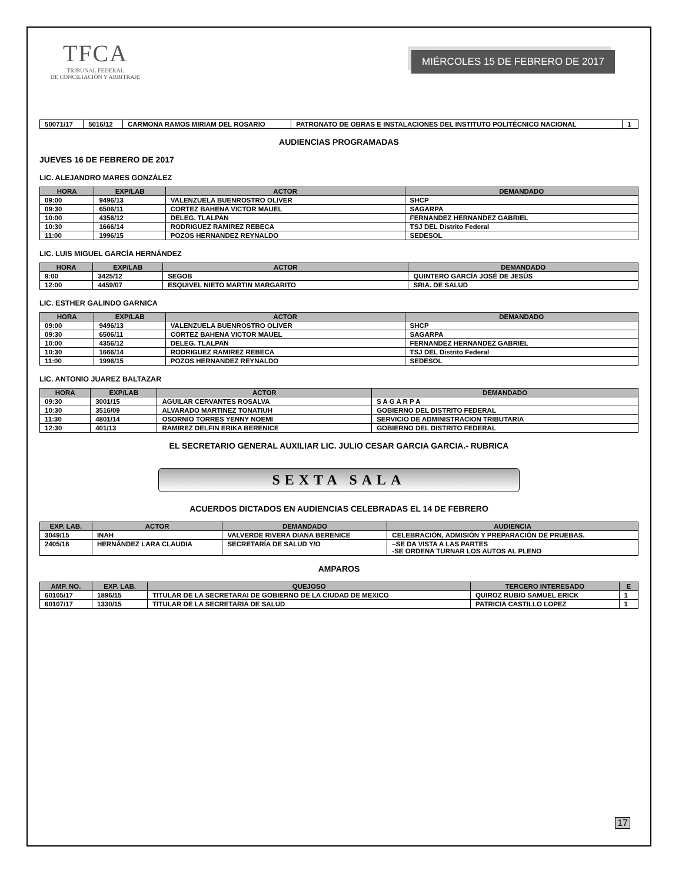TFCA
TRIBUNAL FEDERAL
DE CONCILIACIÓN Y ARBITRAJE
MIÉRCOLES 15 DE FEBRERO DE 2017
| 50071/17 | 5016/12 | CARMONA RAMOS MIRIAM DEL ROSARIO | PATRONATO DE OBRAS E INSTALACIONES DEL INSTITUTO POLITÉCNICO NACIONAL | 1 |
AUDIENCIAS PROGRAMADAS
JUEVES 16 DE FEBRERO DE 2017
LIC. ALEJANDRO MARES GONZÁLEZ
| HORA | EXP/LAB | ACTOR | DEMANDADO |
| --- | --- | --- | --- |
| 09:00 | 9496/13 | VALENZUELA BUENROSTRO OLIVER | SHCP |
| 09:30 | 6506/11 | CORTEZ BAHENA VICTOR MAUEL | SAGARPA |
| 10:00 | 4356/12 | DELEG. TLALPAN | FERNANDEZ HERNANDEZ GABRIEL |
| 10:30 | 1666/14 | RODRIGUEZ RAMIREZ REBECA | TSJ DEL Distrito Federal |
| 11:00 | 1996/15 | POZOS HERNANDEZ REYNALDO | SEDESOL |
LIC. LUIS MIGUEL GARCÍA HERNÁNDEZ
| HORA | EXP/LAB | ACTOR | DEMANDADO |
| --- | --- | --- | --- |
| 9:00 | 3425/12 | SEGOB | QUINTERO GARCÍA JOSÉ DE JESÚS |
| 12:00 | 4459/07 | ESQUIVEL NIETO MARTIN MARGARITO | SRIA. DE SALUD |
LIC. ESTHER GALINDO GARNICA
| HORA | EXP/LAB | ACTOR | DEMANDADO |
| --- | --- | --- | --- |
| 09:00 | 9496/13 | VALENZUELA BUENROSTRO OLIVER | SHCP |
| 09:30 | 6506/11 | CORTEZ BAHENA VICTOR MAUEL | SAGARPA |
| 10:00 | 4356/12 | DELEG. TLALPAN | FERNANDEZ HERNANDEZ GABRIEL |
| 10:30 | 1666/14 | RODRIGUEZ RAMIREZ REBECA | TSJ DEL Distrito Federal |
| 11:00 | 1996/15 | POZOS HERNANDEZ REYNALDO | SEDESOL |
LIC. ANTONIO JUAREZ BALTAZAR
| HORA | EXP/LAB | ACTOR | DEMANDADO |
| --- | --- | --- | --- |
| 09:30 | 3001/15 | AGUILAR CERVANTES ROSALVA | S A G A R P A |
| 10:30 | 3516/09 | ALVARADO MARTINEZ TONATIUH | GOBIERNO DEL DISTRITO FEDERAL |
| 11:30 | 4801/14 | OSORNIO TORRES YENNY NOEMI | SERVICIO DE ADMINISTRACION TRIBUTARIA |
| 12:30 | 401/13 | RAMIREZ DELFIN ERIKA BERENICE | GOBIERNO DEL DISTRITO FEDERAL |
EL SECRETARIO GENERAL AUXILIAR LIC. JULIO CESAR GARCIA GARCIA.- RUBRICA
SEXTA SALA
ACUERDOS DICTADOS EN AUDIENCIAS CELEBRADAS EL 14 DE FEBRERO
| EXP. LAB. | ACTOR | DEMANDADO | AUDIENCIA |
| --- | --- | --- | --- |
| 3049/15 | INAH | VALVERDE RIVERA DIANA BERENICE | CELEBRACIÓN, ADMISIÓN Y PREPARACIÓN DE PRUEBAS. |
| 2405/16 | HERNÁNDEZ LARA CLAUDIA | SECRETARÍA DE SALUD Y/O | –SE DA VISTA A LAS PARTES -SE ORDENA TURNAR LOS AUTOS AL PLENO |
AMPAROS
| AMP. NO. | EXP. LAB. | QUEJOSO | TERCERO INTERESADO | E |
| --- | --- | --- | --- | --- |
| 60105/17 | 1896/15 | TITULAR DE LA SECRETARAI DE GOBIERNO DE LA CIUDAD DE MEXICO | QUIROZ RUBIO SAMUEL ERICK | 1 |
| 60107/17 | 1330/15 | TITULAR DE LA SECRETARIA DE SALUD | PATRICIA CASTILLO LOPEZ | 1 |
17